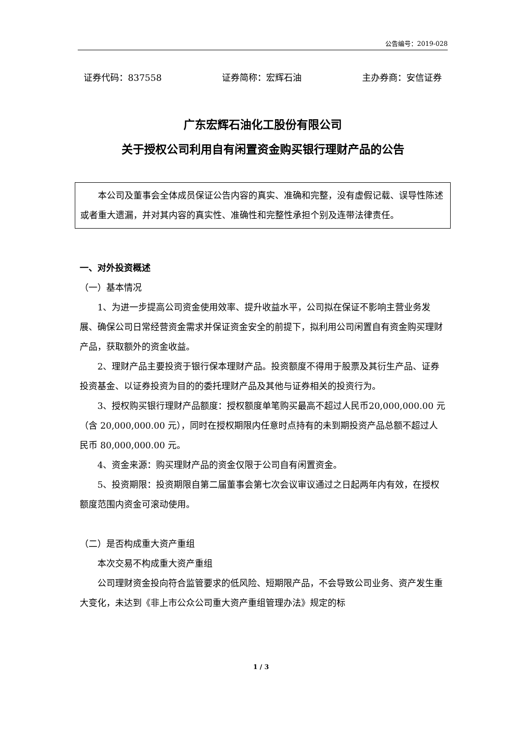公告编号：2019-028
证券代码：837558 证券简称：宏辉石油 主办券商：安信证券
广东宏辉石油化工股份有限公司
关于授权公司利用自有闲置资金购买银行理财产品的公告
本公司及董事会全体成员保证公告内容的真实、准确和完整，没有虚假记载、误导性陈述或者重大遗漏，并对其内容的真实性、准确性和完整性承担个别及连带法律责任。
一、对外投资概述
（一）基本情况
1、为进一步提高公司资金使用效率、提升收益水平，公司拟在保证不影响主营业务发展、确保公司日常经营资金需求并保证资金安全的前提下，拟利用公司闲置自有资金购买理财产品，获取额外的资金收益。
2、理财产品主要投资于银行保本理财产品。投资额度不得用于股票及其衍生产品、证券投资基金、以证券投资为目的的委托理财产品及其他与证券相关的投资行为。
3、授权购买银行理财产品额度：授权额度单笔购买最高不超过人民币20,000,000.00 元（含 20,000,000.00 元），同时在授权期限内任意时点持有的未到期投资产品总额不超过人民币 80,000,000.00 元。
4、资金来源：购买理财产品的资金仅限于公司自有闲置资金。
5、投资期限：投资期限自第二届董事会第七次会议审议通过之日起两年内有效，在授权额度范围内资金可滚动使用。
（二）是否构成重大资产重组
本次交易不构成重大资产重组
公司理财资金投向符合监管要求的低风险、短期限产品，不会导致公司业务、资产发生重大变化，未达到《非上市公众公司重大资产重组管理办法》规定的标
1 / 3